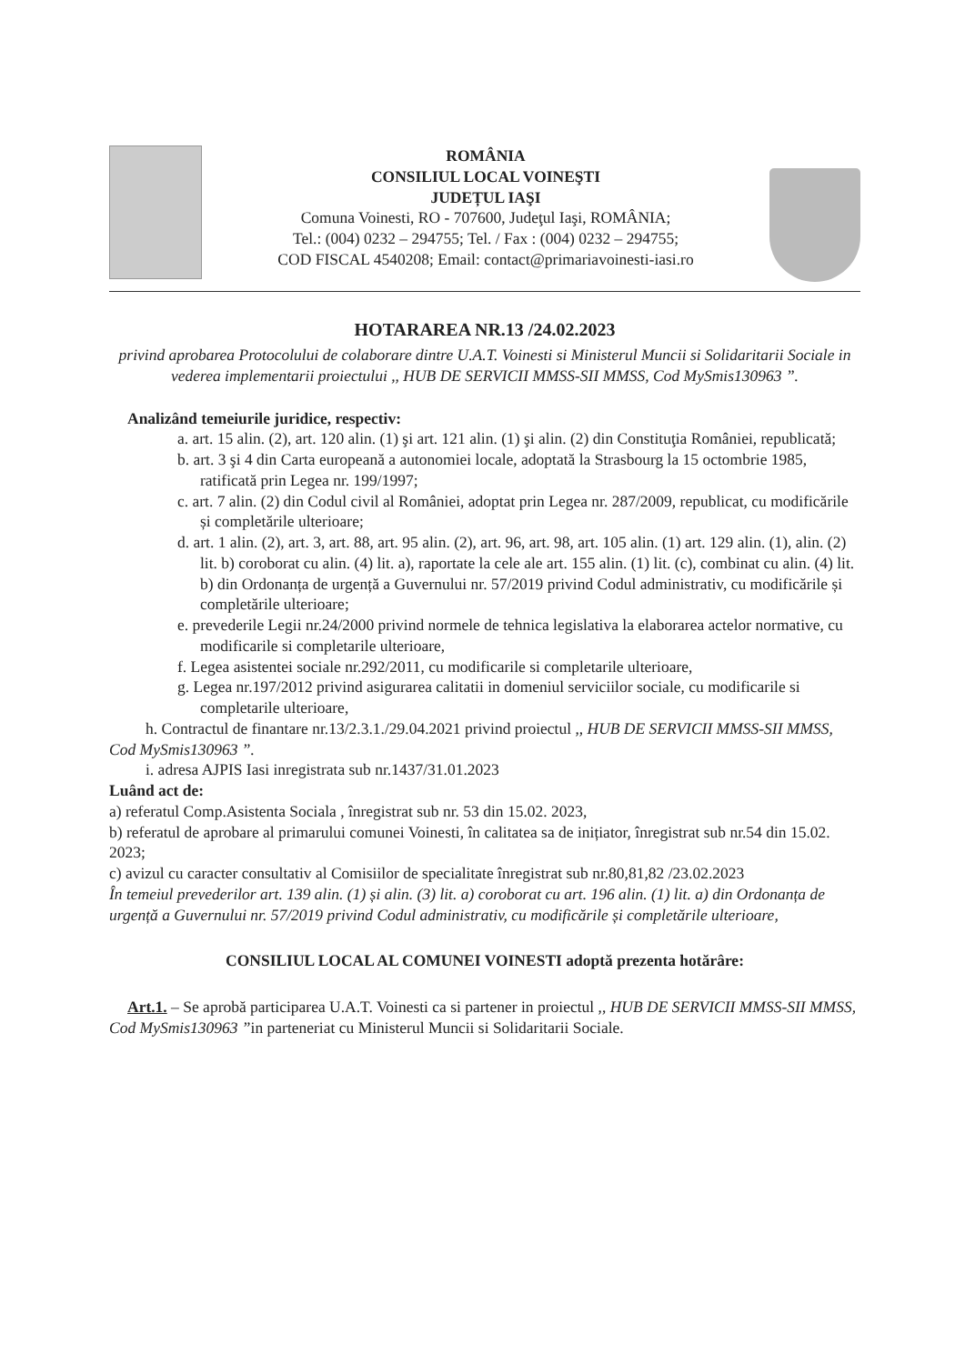ROMÂNIA
CONSILIUL LOCAL VOINEŞTI
JUDEȚUL IAŞI
Comuna Voinesti, RO - 707600, Judeţul Iaşi, ROMÂNIA;
Tel.: (004) 0232 – 294755; Tel. / Fax : (004) 0232 – 294755;
COD FISCAL 4540208; Email: contact@primariavoinesti-iasi.ro
HOTARAREA NR.13 /24.02.2023
privind aprobarea Protocolului de colaborare dintre U.A.T. Voinesti si Ministerul Muncii si Solidaritarii Sociale in vederea implementarii proiectului ,, HUB DE SERVICII MMSS-SII MMSS, Cod MySmis130963 ”.
Analizând temeiurile juridice, respectiv:
a. art. 15 alin. (2), art. 120 alin. (1) şi art. 121 alin. (1) şi alin. (2) din Constituţia României, republicată;
b. art. 3 şi 4 din Carta europeană a autonomiei locale, adoptată la Strasbourg la 15 octombrie 1985, ratificată prin Legea nr. 199/1997;
c. art. 7 alin. (2) din Codul civil al României, adoptat prin Legea nr. 287/2009, republicat, cu modificările și completările ulterioare;
d. art. 1 alin. (2), art. 3, art. 88, art. 95 alin. (2), art. 96, art. 98, art. 105 alin. (1) art. 129 alin. (1), alin. (2) lit. b) coroborat cu alin. (4) lit. a), raportate la cele ale art. 155 alin. (1) lit. (c), combinat cu alin. (4) lit. b) din Ordonanța de urgență a Guvernului nr. 57/2019 privind Codul administrativ, cu modificările și completările ulterioare;
e. prevederile Legii nr.24/2000 privind normele de tehnica legislativa la elaborarea actelor normative, cu modificarile si completarile ulterioare,
f. Legea asistentei sociale nr.292/2011, cu modificarile si completarile ulterioare,
g. Legea nr.197/2012 privind asigurarea calitatii in domeniul serviciilor sociale, cu modificarile si completarile ulterioare,
h. Contractul de finantare nr.13/2.3.1./29.04.2021 privind proiectul ,, HUB DE SERVICII MMSS-SII MMSS, Cod MySmis130963 ”.
i. adresa AJPIS Iasi inregistrata sub nr.1437/31.01.2023
Luând act de:
a) referatul Comp.Asistenta Sociala , înregistrat sub nr. 53 din 15.02. 2023,
b) referatul de aprobare al primarului comunei Voinesti, în calitatea sa de inițiator, înregistrat sub nr.54 din 15.02. 2023;
c) avizul cu caracter consultativ al Comisiilor de specialitate înregistrat sub nr.80,81,82 /23.02.2023
În temeiul prevederilor art. 139 alin. (1) și alin. (3) lit. a) coroborat cu art. 196 alin. (1) lit. a) din Ordonanța de urgență a Guvernului nr. 57/2019 privind Codul administrativ, cu modificările și completările ulterioare,
CONSILIUL LOCAL AL COMUNEI VOINESTI adoptă prezenta hotărâre:
Art.1. – Se aprobă participarea U.A.T. Voinesti ca si partener in proiectul ,, HUB DE SERVICII MMSS-SII MMSS, Cod MySmis130963 ”in parteneriat cu Ministerul Muncii si Solidaritarii Sociale.